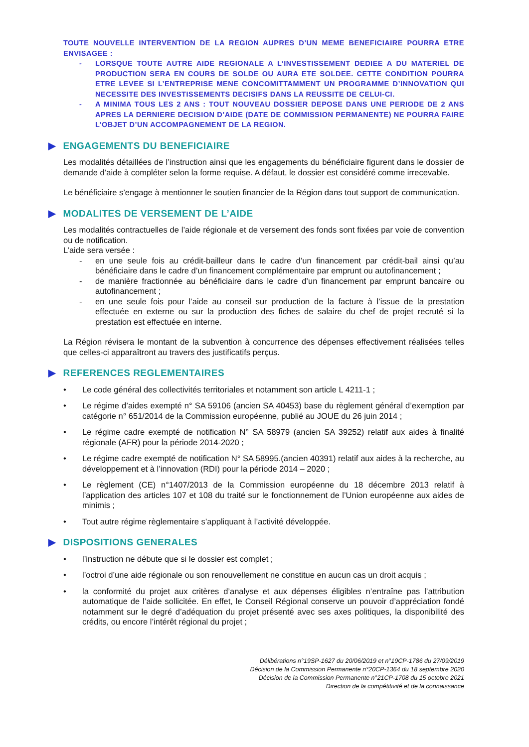TOUTE NOUVELLE INTERVENTION DE LA REGION AUPRES D’UN MEME BENEFICIAIRE POURRA ETRE ENVISAGEE :
- LORSQUE TOUTE AUTRE AIDE REGIONALE A L’INVESTISSEMENT DEDIEE A DU MATERIEL DE PRODUCTION SERA EN COURS DE SOLDE OU AURA ETE SOLDEE. CETTE CONDITION POURRA ETRE LEVEE SI L’ENTREPRISE MENE CONCOMITTAMMENT UN PROGRAMME D’INNOVATION QUI NECESSITE DES INVESTISSEMENTS DECISIFS DANS LA REUSSITE DE CELUI-CI.
- A MINIMA TOUS LES 2 ANS : TOUT NOUVEAU DOSSIER DEPOSE DANS UNE PERIODE DE 2 ANS APRES LA DERNIERE DECISION D’AIDE (DATE DE COMMISSION PERMANENTE) NE POURRA FAIRE L’OBJET D’UN ACCOMPAGNEMENT DE LA REGION.
▶ ENGAGEMENTS DU BENEFICIAIRE
Les modalités détaillées de l’instruction ainsi que les engagements du bénéficiaire figurent dans le dossier de demande d’aide à compléter selon la forme requise. A défaut, le dossier est considéré comme irrecevable.
Le bénéficiaire s’engage à mentionner le soutien financier de la Région dans tout support de communication.
▶ MODALITES DE VERSEMENT DE L’AIDE
Les modalités contractuelles de l’aide régionale et de versement des fonds sont fixées par voie de convention ou de notification.
L’aide sera versée :
- en une seule fois au crédit-bailleur dans le cadre d’un financement par crédit-bail ainsi qu’au bénéficiaire dans le cadre d’un financement complémentaire par emprunt ou autofinancement ;
- de manière fractionnée au bénéficiaire dans le cadre d’un financement par emprunt bancaire ou autofinancement ;
- en une seule fois pour l’aide au conseil sur production de la facture à l’issue de la prestation effectuée en externe ou sur la production des fiches de salaire du chef de projet recruté si la prestation est effectuée en interne.
La Région révisera le montant de la subvention à concurrence des dépenses effectivement réalisées telles que celles-ci apparaîtront au travers des justificatifs perçus.
▶ REFERENCES REGLEMENTAIRES
• Le code général des collectivités territoriales et notamment son article L 4211-1 ;
• Le régime d’aides exempté n° SA 59106 (ancien SA 40453) base du règlement général d’exemption par catégorie n° 651/2014 de la Commission européenne, publié au JOUE du 26 juin 2014 ;
• Le régime cadre exempté de notification N° SA 58979 (ancien SA 39252) relatif aux aides à finalité régionale (AFR) pour la période 2014-2020 ;
• Le régime cadre exempté de notification N° SA 58995.(ancien 40391) relatif aux aides à la recherche, au développement et à l’innovation (RDI) pour la période 2014 – 2020 ;
• Le règlement (CE) n°1407/2013 de la Commission européenne du 18 décembre 2013 relatif à l’application des articles 107 et 108 du traité sur le fonctionnement de l’Union européenne aux aides de minimis ;
• Tout autre régime règlementaire s’appliquant à l’activité développée.
▶ DISPOSITIONS GENERALES
• l’instruction ne débute que si le dossier est complet ;
• l’octroi d’une aide régionale ou son renouvellement ne constitue en aucun cas un droit acquis ;
• la conformité du projet aux critères d’analyse et aux dépenses éligibles n’entraîne pas l’attribution automatique de l’aide sollicitée. En effet, le Conseil Régional conserve un pouvoir d’appréciation fondé notamment sur le degré d’adéquation du projet présenté avec ses axes politiques, la disponibilité des crédits, ou encore l’intérêt régional du projet ;
Délibérations n°19SP-1627 du 20/06/2019 et n°19CP-1786 du 27/09/2019
Décision de la Commission Permanente n°20CP-1364 du 18 septembre 2020
Décision de la Commission Permanente n°21CP-1708 du 15 octobre 2021
Direction de la compétitivité et de la connaissance